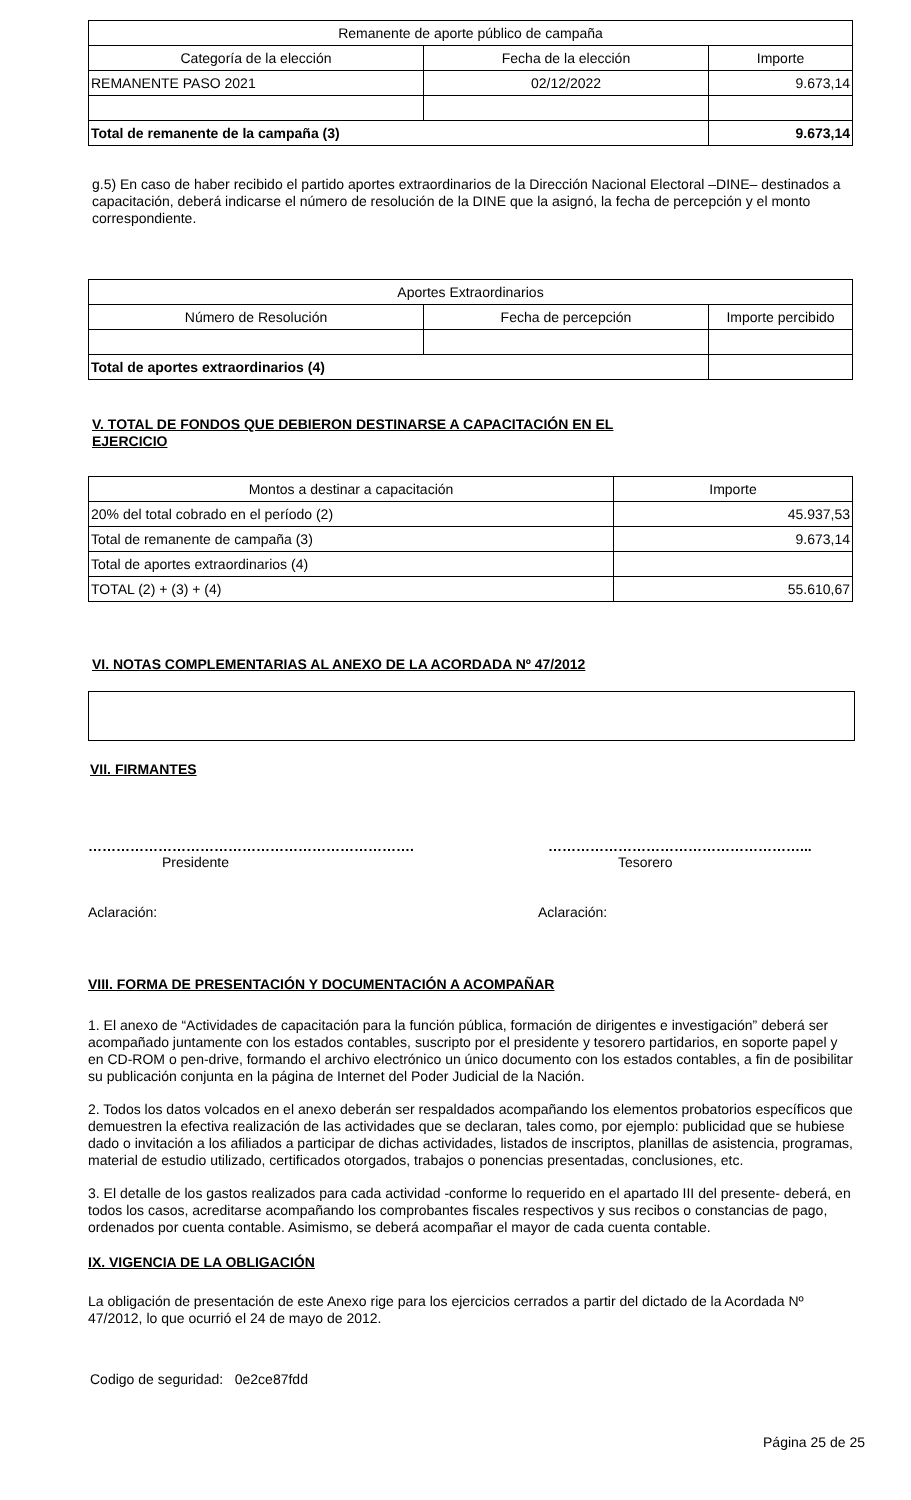| Remanente de aporte público de campaña | | |
| --- | --- | --- |
| Categoría de la elección | Fecha de la elección | Importe |
| REMANENTE PASO 2021 | 02/12/2022 | 9.673,14 |
| Total de remanente de la campaña (3) | | 9.673,14 |
g.5) En caso de haber recibido el partido aportes extraordinarios de la Dirección Nacional Electoral –DINE– destinados a capacitación, deberá indicarse el número de resolución de la DINE que la asignó, la fecha de percepción y el monto correspondiente.
| Aportes Extraordinarios | | |
| --- | --- | --- |
| Número de Resolución | Fecha de percepción | Importe percibido |
| Total de aportes extraordinarios (4) | | |
V. TOTAL DE FONDOS QUE DEBIERON DESTINARSE A CAPACITACIÓN EN EL
EJERCICIO
| Montos a destinar a capacitación | Importe |
| --- | --- |
| 20% del total cobrado en el período (2) | 45.937,53 |
| Total de remanente de campaña (3) | 9.673,14 |
| Total de aportes extraordinarios (4) | |
| TOTAL (2) + (3) + (4) | 55.610,67 |
VI. NOTAS COMPLEMENTARIAS AL ANEXO DE LA ACORDADA Nº 47/2012
VII. FIRMANTES
…………………………………………………………….
Presidente
Aclaración:
………………………………………………...
Tesorero
Aclaración:
VIII. FORMA DE PRESENTACIÓN Y DOCUMENTACIÓN A ACOMPAÑAR
1. El anexo de “Actividades de capacitación para la función pública, formación de dirigentes e investigación” deberá ser acompañado juntamente con los estados contables, suscripto por el presidente y tesorero partidarios, en soporte papel y en CD-ROM o pen-drive, formando el archivo electrónico un único documento con los estados contables, a fin de posibilitar su publicación conjunta en la página de Internet del Poder Judicial de la Nación.
2. Todos los datos volcados en el anexo deberán ser respaldados acompañando los elementos probatorios específicos que demuestren la efectiva realización de las actividades que se declaran, tales como, por ejemplo: publicidad que se hubiese dado o invitación a los afiliados a participar de dichas actividades, listados de inscriptos, planillas de asistencia, programas, material de estudio utilizado, certificados otorgados, trabajos o ponencias presentadas, conclusiones, etc.
3. El detalle de los gastos realizados para cada actividad -conforme lo requerido en el apartado III del presente- deberá, en todos los casos, acreditarse acompañando los comprobantes fiscales respectivos y sus recibos o constancias de pago, ordenados por cuenta contable. Asimismo, se deberá acompañar el mayor de cada cuenta contable.
IX. VIGENCIA DE LA OBLIGACIÓN
La obligación de presentación de este Anexo rige para los ejercicios cerrados a partir del dictado de la Acordada Nº 47/2012, lo que ocurrió el 24 de mayo de 2012.
Codigo de seguridad: 0e2ce87fdd
Página 25 de 25